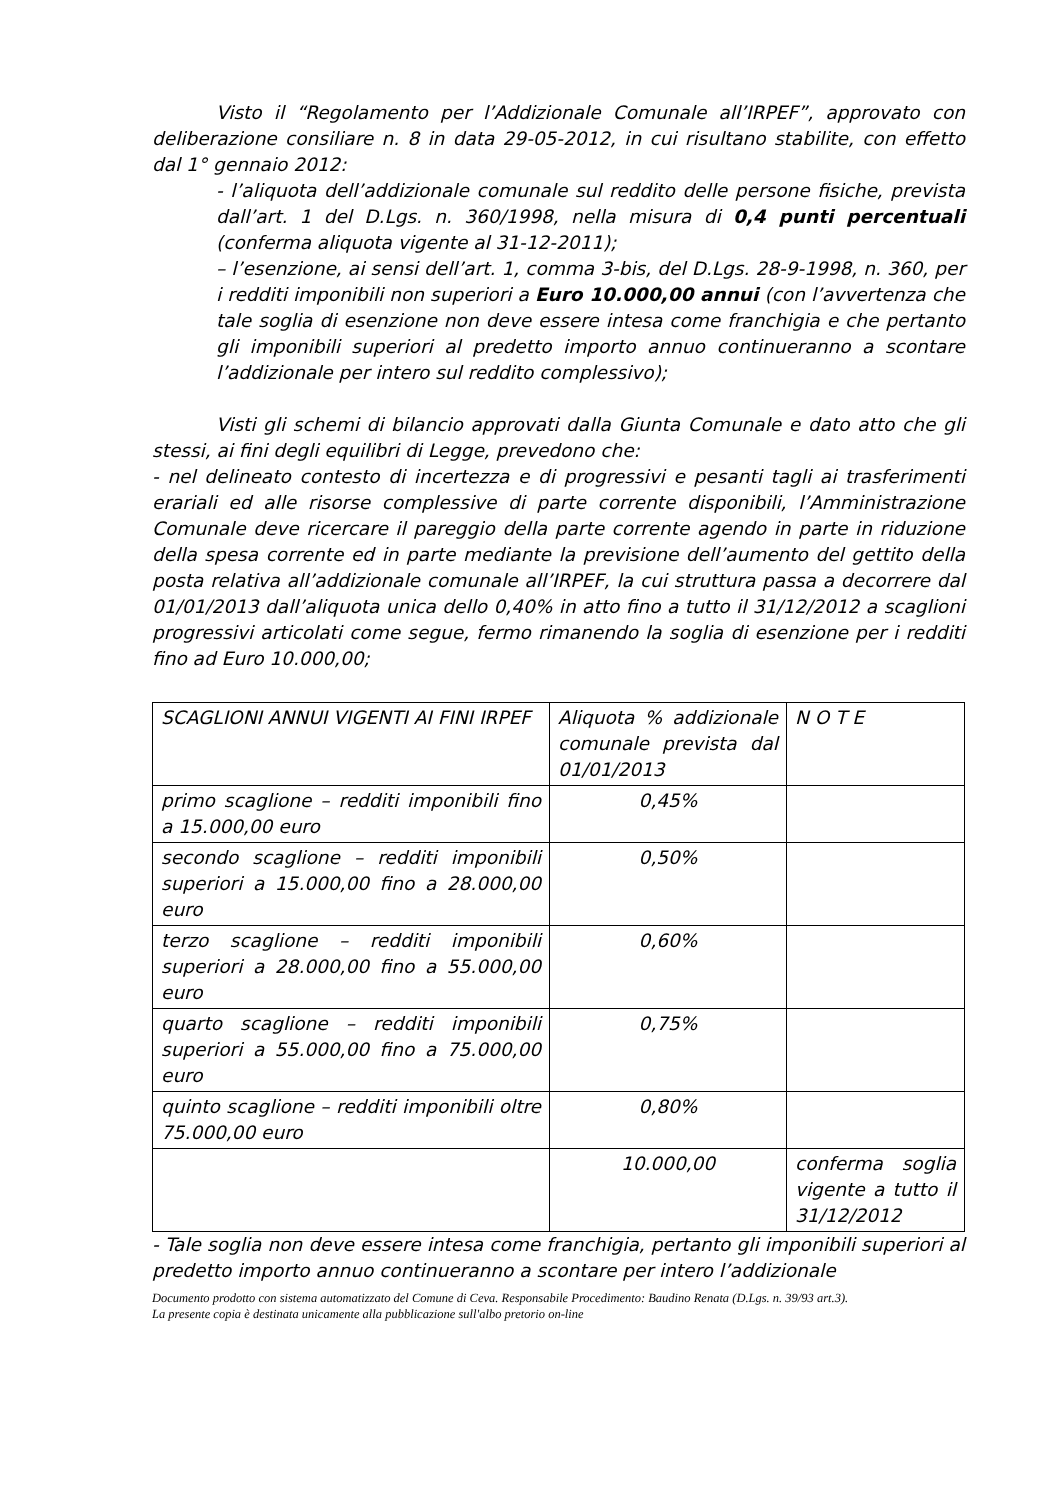Visto il “Regolamento per l’Addizionale Comunale all’IRPEF”, approvato con deliberazione consiliare n. 8 in data 29-05-2012, in cui risultano stabilite, con effetto dal 1° gennaio 2012:
- l’aliquota dell’addizionale comunale sul reddito delle persone fisiche, prevista dall’art. 1 del D.Lgs. n. 360/1998, nella misura di 0,4 punti percentuali (conferma aliquota vigente al 31-12-2011);
– l’esenzione, ai sensi dell’art. 1, comma 3-bis, del D.Lgs. 28-9-1998, n. 360, per i redditi imponibili non superiori a Euro 10.000,00 annui (con l’avvertenza che tale soglia di esenzione non deve essere intesa come franchigia e che pertanto gli imponibili superiori al predetto importo annuo continueranno a scontare l’addizionale per intero sul reddito complessivo);
Visti gli schemi di bilancio approvati dalla Giunta Comunale e dato atto che gli stessi, ai fini degli equilibri di Legge, prevedono che:
- nel delineato contesto di incertezza e di progressivi e pesanti tagli ai trasferimenti erariali ed alle risorse complessive di parte corrente disponibili, l’Amministrazione Comunale deve ricercare il pareggio della parte corrente agendo in parte in riduzione della spesa corrente ed in parte mediante la previsione dell’aumento del gettito della posta relativa all’addizionale comunale all’IRPEF, la cui struttura passa a decorrere dal 01/01/2013 dall’aliquota unica dello 0,40% in atto fino a tutto il 31/12/2012 a scaglioni progressivi articolati come segue, fermo rimanendo la soglia di esenzione per i redditi fino ad Euro 10.000,00;
| SCAGLIONI ANNUI VIGENTI AI FINI IRPEF | Aliquota % addizionale comunale prevista dal 01/01/2013 | N O T E |
| primo scaglione – redditi imponibili fino a 15.000,00 euro | 0,45% | |
| secondo scaglione – redditi imponibili superiori a 15.000,00 fino a 28.000,00 euro | 0,50% | |
| terzo scaglione – redditi imponibili superiori a 28.000,00 fino a 55.000,00 euro | 0,60% | |
| quarto scaglione – redditi imponibili superiori a 55.000,00 fino a 75.000,00 euro | 0,75% | |
| quinto scaglione – redditi imponibili oltre 75.000,00 euro | 0,80% | |
| | 10.000,00 | conferma soglia vigente a tutto il 31/12/2012 |
- Tale soglia non deve essere intesa come franchigia, pertanto gli imponibili superiori al predetto importo annuo continueranno a scontare per intero l’addizionale
Documento prodotto con sistema automatizzato del Comune di Ceva. Responsabile Procedimento: Baudino Renata (D.Lgs. n. 39/93 art.3).
La presente copia è destinata unicamente alla pubblicazione sull'albo pretorio on-line